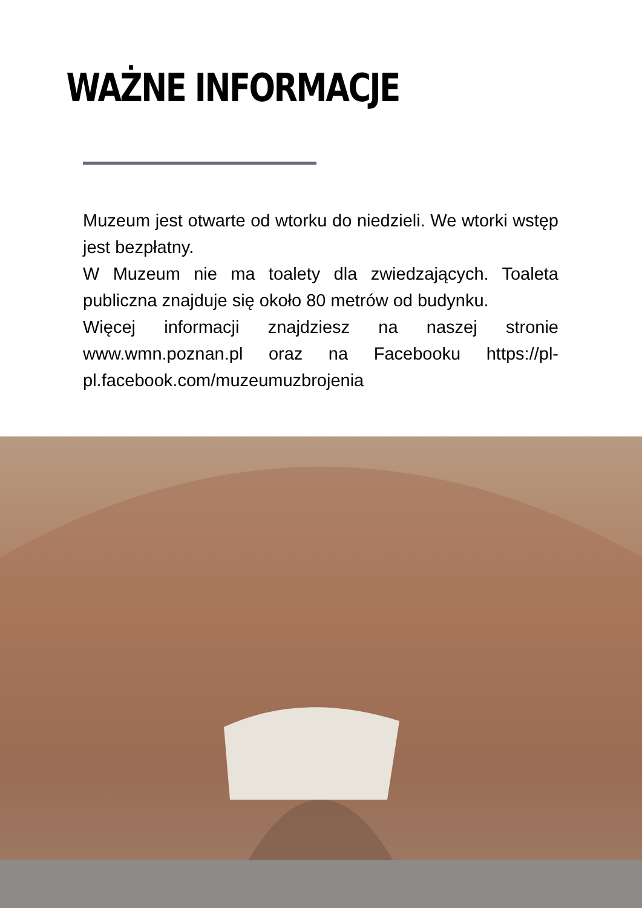WAŻNE INFORMACJE
Muzeum jest otwarte od wtorku do niedzieli. We wtorki wstęp jest bezpłatny.
W Muzeum nie ma toalety dla zwiedzających. Toaleta publiczna znajduje się około 80 metrów od budynku.
Więcej informacji znajdziesz na naszej stronie www.wmn.poznan.pl oraz na Facebooku https://pl-pl.facebook.com/muzeumuzbrojenia